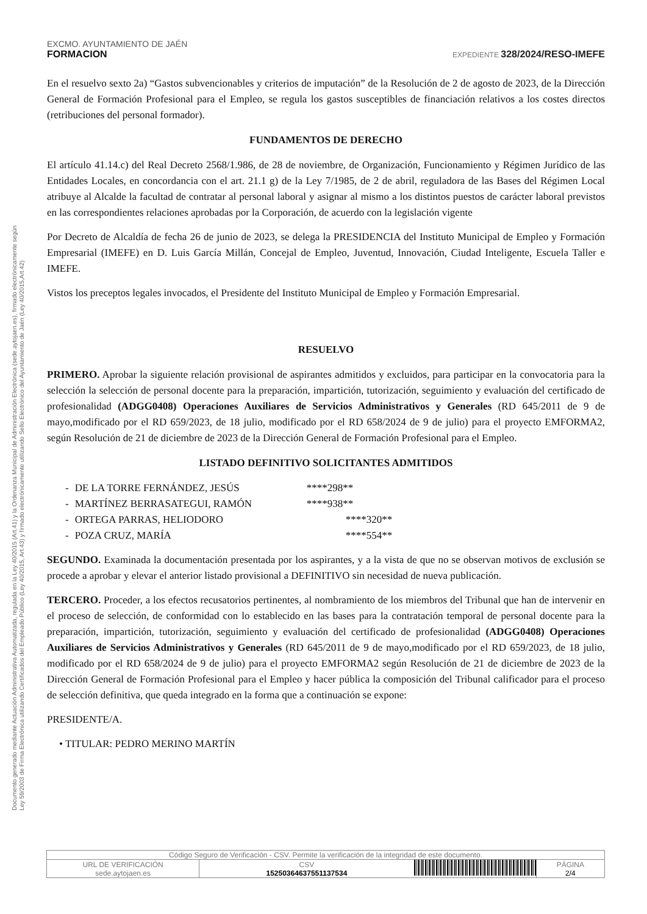Documento generado mediante Actuación Administrativa Automatizada, regulada en la Ley 40/2015 (Art.41) y la Ordenanza Municipal de Administración Electrónica (sede.aytojaen.es), firmado electrónicamente según
Ley 59/2003 de Firma Electrónica utilizando Certificados del Empleado Público (Ley 40/2015, Art.43) y firmado electrónicamente utilizando Sello Electrónico del Ayuntamiento de Jaén (Ley 40/2015,Art.42)
EXCMO. AYUNTAMIENTO DE JAÉN
FORMACION EXPEDIENTE 328/2024/RESO-IMEFE
En el resuelvo sexto 2a) “Gastos subvencionables y criterios de imputación” de la Resolución de 2 de agosto de 2023, de la Dirección General de Formación Profesional para el Empleo, se regula los gastos susceptibles de financiación relativos a los costes directos (retribuciones del personal formador).
FUNDAMENTOS DE DERECHO
El artículo 41.14.c) del Real Decreto 2568/1.986, de 28 de noviembre, de Organización, Funcionamiento y Régimen Jurídico de las Entidades Locales, en concordancia con el art. 21.1 g) de la Ley 7/1985, de 2 de abril, reguladora de las Bases del Régimen Local atribuye al Alcalde la facultad de contratar al personal laboral y asignar al mismo a los distintos puestos de carácter laboral previstos en las correspondientes relaciones aprobadas por la Corporación, de acuerdo con la legislación vigente
Por Decreto de Alcaldía de fecha 26 de junio de 2023, se delega la PRESIDENCIA del Instituto Municipal de Empleo y Formación Empresarial (IMEFE) en D. Luis García Millán, Concejal de Empleo, Juventud, Innovación, Ciudad Inteligente, Escuela Taller e IMEFE.
Vistos los preceptos legales invocados, el Presidente del Instituto Municipal de Empleo y Formación Empresarial.
RESUELVO
PRIMERO. Aprobar la siguiente relación provisional de aspirantes admitidos y excluidos, para participar en la convocatoria para la selección la selección de personal docente para la preparación, impartición, tutorización, seguimiento y evaluación del certificado de profesionalidad (ADGG0408) Operaciones Auxiliares de Servicios Administrativos y Generales (RD 645/2011 de 9 de mayo,modificado por el RD 659/2023, de 18 julio, modificado por el RD 658/2024 de 9 de julio) para el proyecto EMFORMA2, según Resolución de 21 de diciembre de 2023 de la Dirección General de Formación Profesional para el Empleo.
LISTADO DEFINITIVO SOLICITANTES ADMITIDOS
| - | DE LA TORRE FERNÁNDEZ, JESÚS | ****298** |
| - | MARTÍNEZ BERRASATEGUI, RAMÓN | ****938** |
| - | ORTEGA PARRAS, HELIODORO | ****320** |
| - | POZA CRUZ, MARÍA | ****554** |
SEGUNDO. Examinada la documentación presentada por los aspirantes, y a la vista de que no se observan motivos de exclusión se procede a aprobar y elevar el anterior listado provisional a DEFINITIVO sin necesidad de nueva publicación.
TERCERO. Proceder, a los efectos recusatorios pertinentes, al nombramiento de los miembros del Tribunal que han de intervenir en el proceso de selección, de conformidad con lo establecido en las bases para la contratación temporal de personal docente para la preparación, impartición, tutorización, seguimiento y evaluación del certificado de profesionalidad (ADGG0408) Operaciones Auxiliares de Servicios Administrativos y Generales (RD 645/2011 de 9 de mayo,modificado por el RD 659/2023, de 18 julio, modificado por el RD 658/2024 de 9 de julio) para el proyecto EMFORMA2 según Resolución de 21 de diciembre de 2023 de la Dirección General de Formación Profesional para el Empleo y hacer pública la composición del Tribunal calificador para el proceso de selección definitiva, que queda integrado en la forma que a continuación se expone:
PRESIDENTE/A.
• TITULAR: PEDRO MERINO MARTÍN
| Código Seguro de Verificación - CSV. Permite la verificación de la integridad de este documento. | | | |
| URL DE VERIFICACIÓN sede.aytojaen.es | CSV 15250364637551137534 | | PÁGINA 2/4 |